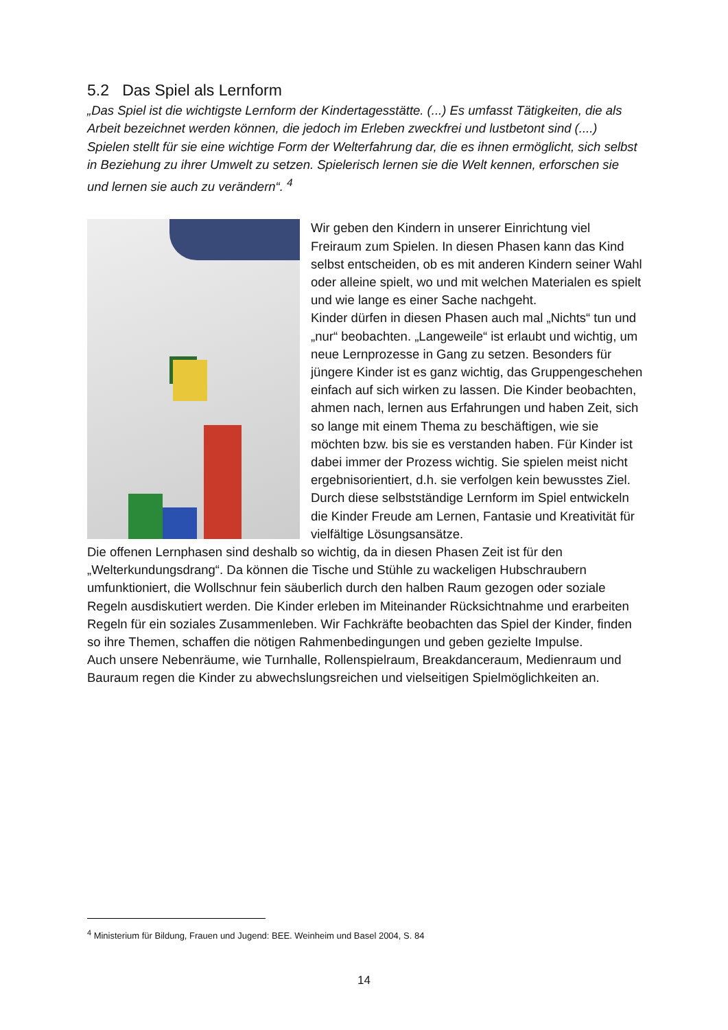5.2 Das Spiel als Lernform
„Das Spiel ist die wichtigste Lernform der Kindertagesstätte. (...) Es umfasst Tätigkeiten, die als Arbeit bezeichnet werden können, die jedoch im Erleben zweckfrei und lustbetont sind (....) Spielen stellt für sie eine wichtige Form der Welterfahrung dar, die es ihnen ermöglicht, sich selbst in Beziehung zu ihrer Umwelt zu setzen. Spielerisch lernen sie die Welt kennen, erforschen sie und lernen sie auch zu verändern“. <sup>4</sup>
Wir geben den Kindern in unserer Einrichtung viel Freiraum zum Spielen. In diesen Phasen kann das Kind selbst entscheiden, ob es mit anderen Kindern seiner Wahl oder alleine spielt, wo und mit welchen Materialen es spielt und wie lange es einer Sache nachgeht.
Kinder dürfen in diesen Phasen auch mal „Nichts“ tun und „nur“ beobachten. „Langeweile“ ist erlaubt und wichtig, um neue Lernprozesse in Gang zu setzen. Besonders für jüngere Kinder ist es ganz wichtig, das Gruppengeschehen einfach auf sich wirken zu lassen. Die Kinder beobachten, ahmen nach, lernen aus Erfahrungen und haben Zeit, sich so lange mit einem Thema zu beschäftigen, wie sie möchten bzw. bis sie es verstanden haben. Für Kinder ist dabei immer der Prozess wichtig. Sie spielen meist nicht ergebnisorientiert, d.h. sie verfolgen kein bewusstes Ziel. Durch diese selbstständige Lernform im Spiel entwickeln die Kinder Freude am Lernen, Fantasie und Kreativität für vielfältige Lösungsansätze.
Die offenen Lernphasen sind deshalb so wichtig, da in diesen Phasen Zeit ist für den „Welterkundungsdrang“. Da können die Tische und Stühle zu wackeligen Hubschraubern umfunktioniert, die Wollschnur fein säuberlich durch den halben Raum gezogen oder soziale Regeln ausdiskutiert werden. Die Kinder erleben im Miteinander Rücksichtnahme und erarbeiten Regeln für ein soziales Zusammenleben. Wir Fachkräfte beobachten das Spiel der Kinder, finden so ihre Themen, schaffen die nötigen Rahmenbedingungen und geben gezielte Impulse.
Auch unsere Nebenräume, wie Turnhalle, Rollenspielraum, Breakdanceraum, Medienraum und Bauraum regen die Kinder zu abwechslungsreichen und vielseitigen Spielmöglichkeiten an.
<sup>4</sup> Ministerium für Bildung, Frauen und Jugend: BEE. Weinheim und Basel 2004, S. 84
14